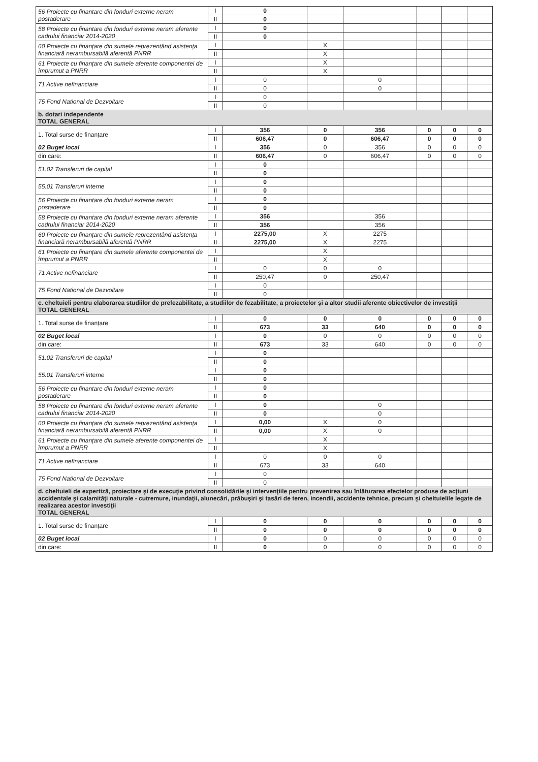| 56 Proiecte cu finantare din fonduri externe neram postaderare | I | 0 | | | | | |
| | II | 0 | | | | | |
| 58 Proiecte cu finantare din fonduri externe neram aferente cadrului financiar 2014-2020 | I | 0 | | | | | |
| | II | 0 | | | | | |
| 60 Proiecte cu finanțare din sumele reprezentând asistența financiară nerambursabilă aferentă PNRR | I | | X | | | | |
| | II | | X | | | | |
| 61 Proiecte cu finanțare din sumele aferente componentei de împrumut a PNRR | I | | X | | | | |
| | II | | X | | | | |
| 71 Active nefinanciare | I | 0 | | 0 | | | |
| | II | 0 | | 0 | | | |
| 75 Fond National de Dezvoltare | I | 0 | | | | | |
| | II | 0 | | | | | |
| b. dotari independente TOTAL GENERAL | | | | | | | |
| 1. Total surse de finanțare | I | 356 | 0 | 356 | 0 | 0 | 0 |
| | II | 606,47 | 0 | 606,47 | 0 | 0 | 0 |
| 02 Buget local | I | 356 | 0 | 356 | 0 | 0 | 0 |
| din care: | II | 606,47 | 0 | 606,47 | 0 | 0 | 0 |
| 51.02 Transferuri de capital | I | 0 | | | | | |
| | II | 0 | | | | | |
| 55.01 Transferuri interne | I | 0 | | | | | |
| | II | 0 | | | | | |
| 56 Proiecte cu finantare din fonduri externe neram postaderare | I | 0 | | | | | |
| | II | 0 | | | | | |
| 58 Proiecte cu finantare din fonduri externe neram aferente cadrului financiar 2014-2020 | I | 356 | | 356 | | | |
| | II | 356 | | 356 | | | |
| 60 Proiecte cu finanțare din sumele reprezentând asistența financiară nerambursabilă aferentă PNRR | I | 2275,00 | X | 2275 | | | |
| | II | 2275,00 | X | 2275 | | | |
| 61 Proiecte cu finanțare din sumele aferente componentei de împrumut a PNRR | I | | X | | | | |
| | II | | X | | | | |
| 71 Active nefinanciare | I | 0 | 0 | 0 | | | |
| | II | 250,47 | 0 | 250,47 | | | |
| 75 Fond National de Dezvoltare | I | 0 | | | | | |
| | II | 0 | | | | | |
| c. cheltuieli pentru elaborarea studiilor de prefezabilitate, a studiilor de fezabilitate, a proiectelor şi a altor studii aferente obiectivelor de investiţii TOTAL GENERAL | | | | | | | |
| 1. Total surse de finanțare | I | 0 | 0 | 0 | 0 | 0 | 0 |
| | II | 673 | 33 | 640 | 0 | 0 | 0 |
| 02 Buget local | I | 0 | 0 | 0 | 0 | 0 | 0 |
| din care: | II | 673 | 33 | 640 | 0 | 0 | 0 |
| 51.02 Transferuri de capital | I | 0 | | | | | |
| | II | 0 | | | | | |
| 55.01 Transferuri interne | I | 0 | | | | | |
| | II | 0 | | | | | |
| 56 Proiecte cu finantare din fonduri externe neram postaderare | I | 0 | | | | | |
| | II | 0 | | | | | |
| 58 Proiecte cu finantare din fonduri externe neram aferente cadrului financiar 2014-2020 | I | 0 | | 0 | | | |
| | II | 0 | | 0 | | | |
| 60 Proiecte cu finanțare din sumele reprezentând asistența financiară nerambursabilă aferentă PNRR | I | 0,00 | X | 0 | | | |
| | II | 0,00 | X | 0 | | | |
| 61 Proiecte cu finanțare din sumele aferente componentei de împrumut a PNRR | I | | X | | | | |
| | II | | X | | | | |
| 71 Active nefinanciare | I | 0 | 0 | 0 | | | |
| | II | 673 | 33 | 640 | | | |
| 75 Fond National de Dezvoltare | I | 0 | | | | | |
| | II | 0 | | | | | |
| d. cheltuieli de expertiză, proiectare şi de execuţie privind consolidările şi intervenţiile pentru prevenirea sau înlăturarea efectelor produse de acţiuni accidentale şi calamităţi naturale - cutremure, inundaţii, alunecări, prăbuşiri şi tasări de teren, incendii, accidente tehnice, precum şi cheltuielile legate de realizarea acestor investiţii TOTAL GENERAL | | | | | | | |
| 1. Total surse de finanțare | I | 0 | 0 | 0 | 0 | 0 | 0 |
| | II | 0 | 0 | 0 | 0 | 0 | 0 |
| 02 Buget local | I | 0 | 0 | 0 | 0 | 0 | 0 |
| din care: | II | 0 | 0 | 0 | 0 | 0 | 0 |